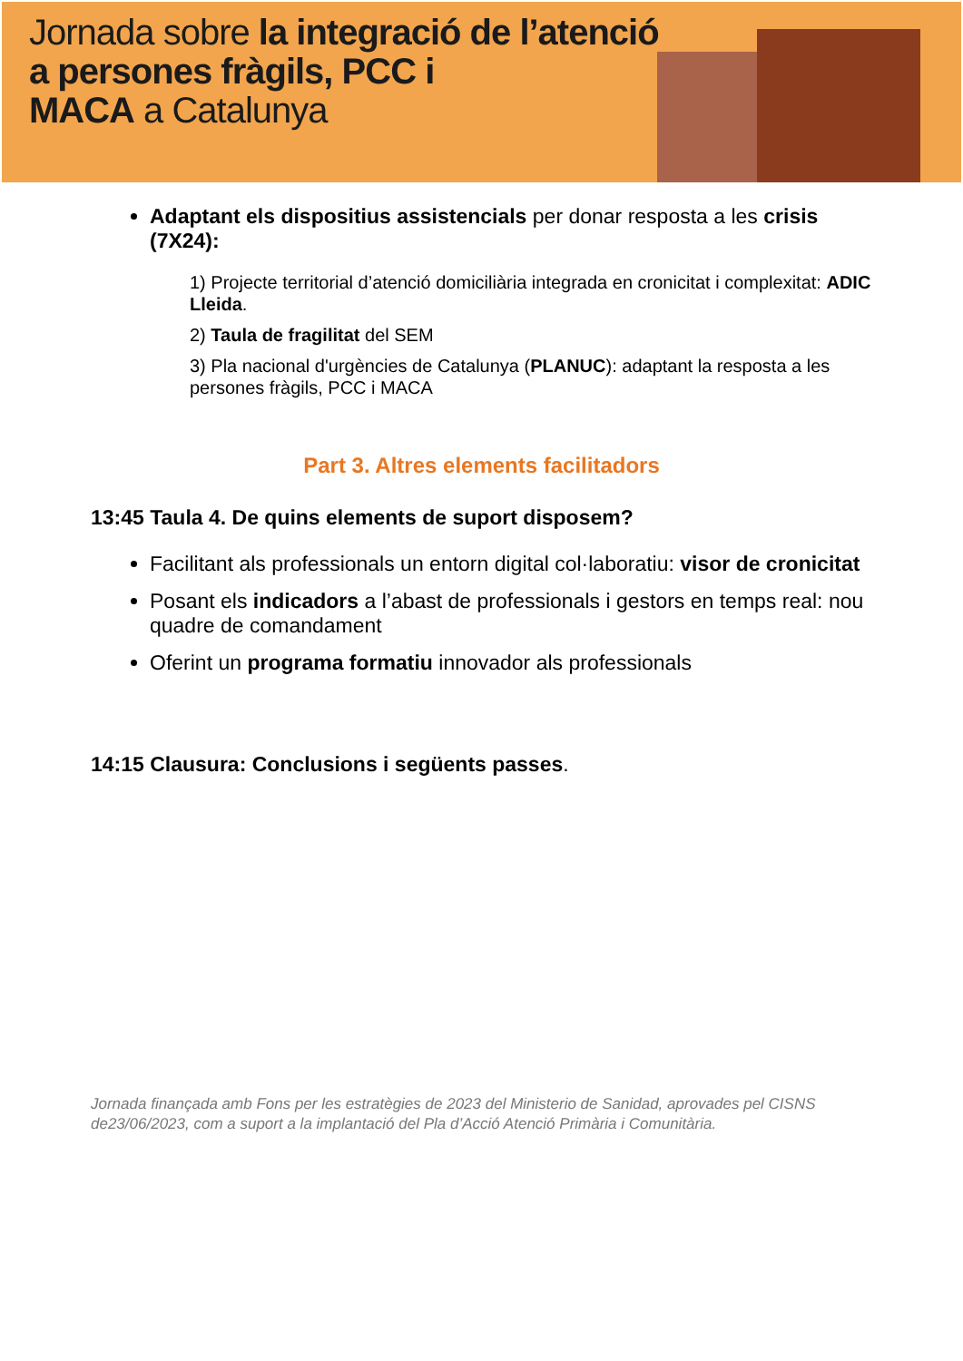Jornada sobre la integració de l’atenció
a persones fràgils, PCC i
MACA a Catalunya
Adaptant els dispositius assistencials per donar resposta a les crisis (7X24):
1) Projecte territorial d’atenció domiciliària integrada en cronicitat i complexitat: ADIC Lleida.
2) Taula de fragilitat del SEM
3) Pla nacional d'urgències de Catalunya (PLANUC): adaptant la resposta a les persones fràgils, PCC i MACA
Part 3. Altres elements facilitadors
13:45 Taula 4. De quins elements de suport disposem?
Facilitant als professionals un entorn digital col·laboratiu: visor de cronicitat
Posant els indicadors a l’abast de professionals i gestors en temps real: nou quadre de comandament
Oferint un programa formatiu innovador als professionals
14:15 Clausura: Conclusions i següents passes.
Jornada finançada amb Fons per les estratègies de 2023 del Ministerio de Sanidad, aprovades pel CISNS de23/06/2023, com a suport a la implantació del Pla d’Acció Atenció Primària i Comunitària.